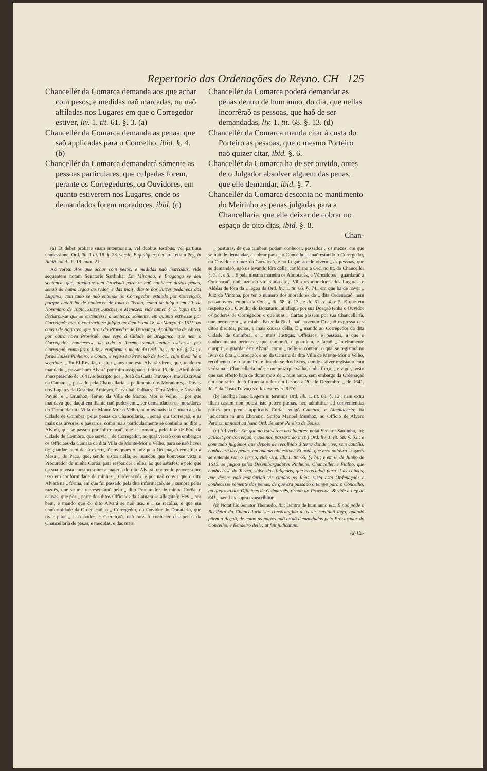Repertorio das Ordenações do Reyno. CH 125
Chancellér da Comarca demanda aos que achar com pesos, e medidas naõ marcadas, ou naõ affiladas nos Lugares em que o Corregedor estiver, liv. 1. tit. 61. §. 3. (a)
Chancellér da Comarca demanda as penas, que saõ applicadas para o Concelho, ibid. §. 4. (b)
Chancellér da Comarca demandará sómente as pessoas particulares, que culpadas forem, perante os Corregedores, ou Ouvidores, em quanto estiverem nos Lugares, onde os demandados forem moradores, ibid. (c)
Chancellér da Comarca poderá demandar as penas dentro de hum anno, do dia, que nellas incorrêraõ as pessoas, que haõ de ser demandadas, liv. 1. tit. 68. §. 13. (d)
Chancellér da Comarca manda citar á custa do Porteiro as pessoas, que o mesmo Porteiro naõ quizer citar, ibid. §. 6.
Chancellér da Comarca ha de ser ouvido, antes de o Julgador absolver alguem das penas, que elle demandar, ibid. §. 7.
Chancellér da Comarca desconta no mantimento do Meirinho as penas julgadas para a Chancellaría, que elle deixar de cobrar no espaço de oito dias, ibid. §. 8.
Chan-
(a) Et debet probare suam intentionem, vel duobus testibus, vel partium confessione; Ord. lib. 1 tit. 18. §. 28. versic. E qualquer; declarat etiam Peg. in Addit. ad d. tit. 18. num. 21.
Ad verba: Aos que achar com pesos, e medidas naõ marcadas, vide sequentem notam Senatoris Sardinha: Em Miranda, e Bragança se deu sentença, que, aindaque tem Provisaõ para se naõ conhecer destas penas, senaõ de huma legoa ao redor, e das mais, diante dos Juizes pedaneos dos Lugares, com tudo se naõ entende no Corregedor, estando por Correiçaõ; porque entaõ ha de conhecer de todo o Termo, como se julgou em 20. de Novembro de 1608., Juizes Sanches, e Menezes. Vide tamen §. 5. hujus tit. E declarou-se que se entendesse a sentença sómente, em quanto estivesse por Correiçaõ; mas o contrario se julgou ao depois em 18. de Março de 1611. na causa de Aggravo, que tirou do Provedor de Bragança, Apollinario de Abreu, por outra nova Provisaõ, que veyo á Cidade de Bragança, que nem o Corregedor conhecesse de todo o Termo, senaõ aonde estivesse por Correiçaõ, como faz o Juiz, e conforme a mente da Ord. liv. 1. tit. 65. §. 74.; e foraõ Juizes Pinheiro, e Couto; e veja-se a Provisaõ de 1641., cujo theor he o seguinte. „ Eu El-Rey faço saber „ aos que este Alvará virem, que, tendo eu mandado „ passar hum Alvará por mim assignado, feito a 15. de „ Abril deste anno presente de 1641. sobscripto por „ Joaõ da Costa Travaços, meu Escrivaõ da Camara, „ passado pela Chancellaría, a pedimento dos Moradores, e Póvos dos Lugares da Gesteira, Amieyra, Carvalhal, Palhaes; Terra-Velha, e Nova do Payaõ, e „ Brunhoz, Termo da Villa de Monte, Mór o Velho, „ por que mandava que daqui em diante naõ pudessem „ ser demandados os moradores do Termo da dita Villa de Monte-Mór o Velho, nem os mais da Comarca „ da Cidade de Coimbra, pelas penas da Chancellaría, „ senaõ em Correiçaõ, e as mais das arvores, e passaros, como mais particularmente se continha no dito „ Alvará, que se passou por informaçaõ, que se tomou „ pelo Juiz de Fóra da Cidade de Coimbra, que servia „ de Corregedor, ao qual vieraõ com embargos os Officiaes da Camara da dita Villa de Monte-Mór o Velho, para se naõ haver de guardar, nem dar á execuçaõ; os quaes o Juiz pela Ordenaçaõ remetteo á Mesa „ do Paço, que, sendo vistos nella, se mandou que houvesse vista o Procurador de minha Coróa, para responder a elles, ao que satisfez; e pelo que da sua reposta constou sobre a materia do dito Alvará, querendo prover sobre isso em conformidade de minhas „ Ordenaçoẽs; e por naõ convir que o dito Alvará na „ fórma, em que foi passado pela dita informaçaõ, se „ cumpra pelas razoẽs, que se me representáraõ pelo „ dito Procurador de minha Corôa, e causas, que por „ parte dos ditos Officiaes da Camara se allegáraõ: Hey „ por bem, e mando que do dito Alvará se naõ use, e „ se recolha, e que em conformidade da Ordenaçaõ, o „ Corregedor, ou Ouvidor do Donatario, que tiver para „ isso poder, e Correiçaõ, naõ possaõ conhecer das penas da Chancellaría de pesos, e medidas, e das mais
„ posturas, de que tambem podem conhecer, passados „ os mezes, em que se haõ de demandar, e cobrar para „ o Concelho, senaõ estando o Corregedor, ou Ouvidor no mez da Correiçaõ, e no Lugar, aonde vivem „ as pessoas, que se demandaõ, naõ os levando fóra della, confórme a Ord. no tit. do Chancellér §. 3. 4. e 5. „ E pela mesma maneira os Almotacés, e Véreadores „ guardaráõ a Ordenaçaõ, naõ fazendo vir citados á „ Villa os moradores dos Lugares, e Aldêas de fóra da „ legoa da Ord. liv. 1. tit. 65. §. 74., em que ha de haver „ Juiz da Vintena, por ter o numero dos moradores da „ dita Ordenaçaõ, nem passados os tempos da Ord. „ tit. 68. §. 13., e tit. 61. §. 4. e 5. E que em respeito do „ Ouvidor do Donatario, aindaque por sua Doaçaõ tenha o Ouvidor os poderes de Corregedor, e que suas „ Cartas passem por sua Chancellaría, que pertencem „ a minha Fazenda Real, naõ havendo Doaçaõ expressa dos ditos direitos, penas, e mais cousas della. E „ mando ao Corregedor da dita Cidade de Coimbra, e „ mais Justiças, Officiaes, e pessoas, a que o conhecimento pertencer, que cumpraõ, e guardem, e façaõ „ inteiramente cumprir, e guardar este Alvará, como „ nelle se contém; o qual se registará no livro da dita „ Correiçaõ, e no da Camara da dita Villa de Monte-Mór o Velho, recolhendo-se o primeiro, e tirando-se dos livros, donde estiver registado com verba na „ Chancellaría mór; e me praz que valha, tenha força, „ e vigor, posto que seu effeito haja de durar mais de „ hum anno, sem embargo da Ordenaçaõ em contrario. Joaõ Pimenta o fez em Lisboa a 20. de Dezembro „ de 1641. Joaõ da Costa Travaços o fez escrever. REY.
(b) Intellige hanc Legem in terminis Ord. lib. 1. tit. 68. §. 13.; nam extra illum casum non potest iste petere pœnas, nec admittitur ad conveniendas partes pro pœnis applicatis Curiæ, vulgò Camara, e Almotaceria; ita judicatum in una Eborensi. Scriba Manoel Munhoz, no Officio de Alvaro Pereira; ut notat ad hanc Ord. Senator Pereira de Sousa.
(c) Ad verba: Em quanto estiverem nos lugares; notat Senator Sardinha, ibi: Scilicet por correiçaõ, ( que naõ passará do mez ) Ord. liv. 1. tit. 58. §. 53.; e com tudo julgámos que depois de recolhido á terra donde vive, sem cautéla, conhecerá das penas, em quanto ahi estiver. Et nota, que esta palavra Lugares se entende sem o Termo, vide Ord. lib. 1. tit. 65. §. 74.; e em 6. de Junho de 1615. se julgou pelos Desembargadores Pinheiro, Chancellér, e Fialho, que conhecesse do Termo, salvo dos Julgados, que arrecadaõ para si as coimas, que desses naõ mandariaõ vir citados os Réos, vista esta Ordenaçaõ; e conhecesse sómente das penas, de que era passado o tempo para o Concelho, no aggravo dos Officiaes de Guimaraẽs, tirado do Provedor; & vide a Ley de 641., hæc Lex supra transcribitur.
(d) Notat hìc Senator Themudo. Ibi: Dentro de hum anno &c. E naõ póde o Rendeiro da Chancellaría ser constrangido a trazer certidaõ logo, quando põem a Acçaõ, de como as partes naõ estaõ demandadas pelo Procurador do Concelho, e Rendeiro delle; ut fuit judicatum.
(a) Ca-